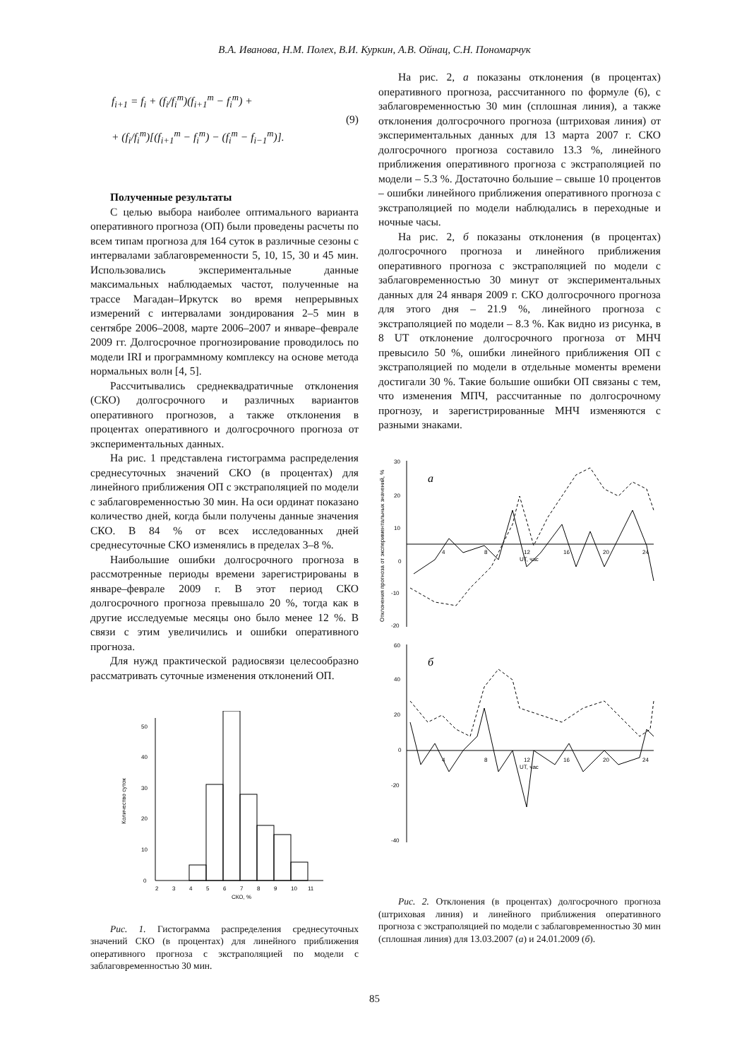В.А. Иванова, Н.М. Полех, В.И. Куркин, А.В. Ойнац, С.Н. Пономарчук
f<sub>i+1</sub> = f<sub>i</sub> + (f<sub>i</sub>/f<sub>i</sub><sup>m</sup>)(f<sub>i+1</sub><sup>m</sup> − f<sub>i</sub><sup>m</sup>) +
+ (f<sub>i</sub>/f<sub>i</sub><sup>m</sup>)[(f<sub>i+1</sub><sup>m</sup> − f<sub>i</sub><sup>m</sup>) − (f<sub>i</sub><sup>m</sup> − f<sub>i−1</sub><sup>m</sup>)].
(9)
Полученные результаты
С целью выбора наиболее оптимального варианта оперативного прогноза (ОП) были проведены расчеты по всем типам прогноза для 164 суток в различные сезоны с интервалами заблаговременности 5, 10, 15, 30 и 45 мин. Использовались экспериментальные данные максимальных наблюдаемых частот, полученные на трассе Магадан–Иркутск во время непрерывных измерений с интервалами зондирования 2–5 мин в сентябре 2006–2008, марте 2006–2007 и январе–феврале 2009 гг. Долгосрочное прогнозирование проводилось по модели IRI и программному комплексу на основе метода нормальных волн [4, 5].
Рассчитывались среднеквадратичные отклонения (СКО) долгосрочного и различных вариантов оперативного прогнозов, а также отклонения в процентах оперативного и долгосрочного прогноза от экспериментальных данных.
На рис. 1 представлена гистограмма распределения среднесуточных значений СКО (в процентах) для линейного приближения ОП с экстраполяцией по модели с заблаговременностью 30 мин. На оси ординат показано количество дней, когда были получены данные значения СКО. В 84 % от всех исследованных дней среднесуточные СКО изменялись в пределах 3–8 %.
Наибольшие ошибки долгосрочного прогноза в рассмотренные периоды времени зарегистрированы в январе–феврале 2009 г. В этот период СКО долгосрочного прогноза превышало 20 %, тогда как в другие исследуемые месяцы оно было менее 12 %. В связи с этим увеличились и ошибки оперативного прогноза.
Для нужд практической радиосвязи целесообразно рассматривать суточные изменения отклонений ОП.
Количество суток
0
10
20
30
40
50
2
3
4
5
6
7
8
9
10
11
СКО, %
Рис. 1. Гистограмма распределения среднесуточных значений СКО (в процентах) для линейного приближения оперативного прогноза с экстраполяцией по модели с заблаговременностью 30 мин.
На рис. 2, а показаны отклонения (в процентах) оперативного прогноза, рассчитанного по формуле (6), с заблаговременностью 30 мин (сплошная линия), а также отклонения долгосрочного прогноза (штриховая линия) от экспериментальных данных для 13 марта 2007 г. СКО долгосрочного прогноза составило 13.3 %, линейного приближения оперативного прогноза с экстраполяцией по модели – 5.3 %. Достаточно большие – свыше 10 процентов – ошибки линейного приближения оперативного прогноза с экстраполяцией по модели наблюдались в переходные и ночные часы.
На рис. 2, б показаны отклонения (в процентах) долгосрочного прогноза и линейного приближения оперативного прогноза с экстраполяцией по модели с заблаговременностью 30 минут от экспериментальных данных для 24 января 2009 г. СКО долгосрочного прогноза для этого дня – 21.9 %, линейного прогноза с экстраполяцией по модели – 8.3 %. Как видно из рисунка, в 8 UT отклонение долгосрочного прогноза от МНЧ превысило 50 %, ошибки линейного приближения ОП с экстраполяцией по модели в отдельные моменты времени достигали 30 %. Такие большие ошибки ОП связаны с тем, что изменения МПЧ, рассчитанные по долгосрочному прогнозу, и зарегистрированные МНЧ изменяются с разными знаками.
Отклонения прогноза от экспериментальных значений, %
30
20
10
0
-10
-20
а
4
8
12
16
20
24
UT, час
60
40
20
0
-20
-40
б
4
8
12
16
20
24
UT, час
Рис. 2. Отклонения (в процентах) долгосрочного прогноза (штриховая линия) и линейного приближения оперативного прогноза с экстраполяцией по модели с заблаговременностью 30 мин (сплошная линия) для 13.03.2007 (а) и 24.01.2009 (б).
85